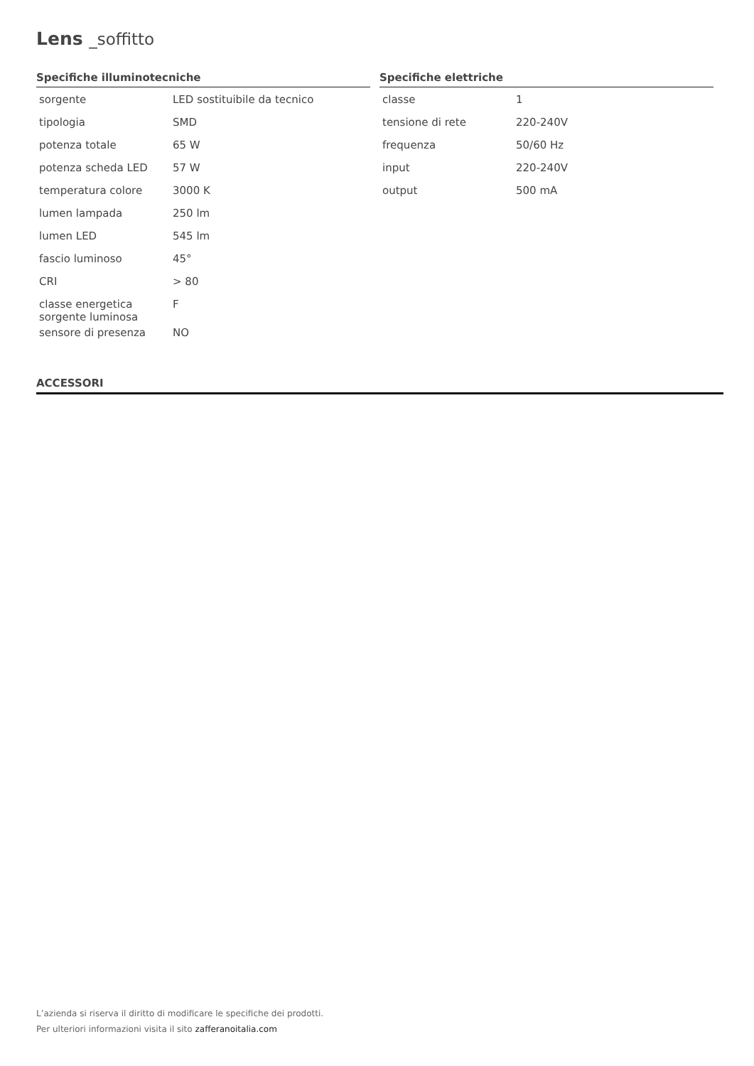Lens _soffitto
Specifiche illuminotecniche
| sorgente | LED sostituibile da tecnico |
| tipologia | SMD |
| potenza totale | 65 W |
| potenza scheda LED | 57 W |
| temperatura colore | 3000 K |
| lumen lampada | 250 lm |
| lumen LED | 545 lm |
| fascio luminoso | 45° |
| CRI | > 80 |
| classe energetica sorgente luminosa | F |
| sensore di presenza | NO |
Specifiche elettriche
| classe | 1 |
| tensione di rete | 220-240V |
| frequenza | 50/60 Hz |
| input | 220-240V |
| output | 500 mA |
ACCESSORI
L’azienda si riserva il diritto di modificare le specifiche dei prodotti.
Per ulteriori informazioni visita il sito zafferanoitalia.com